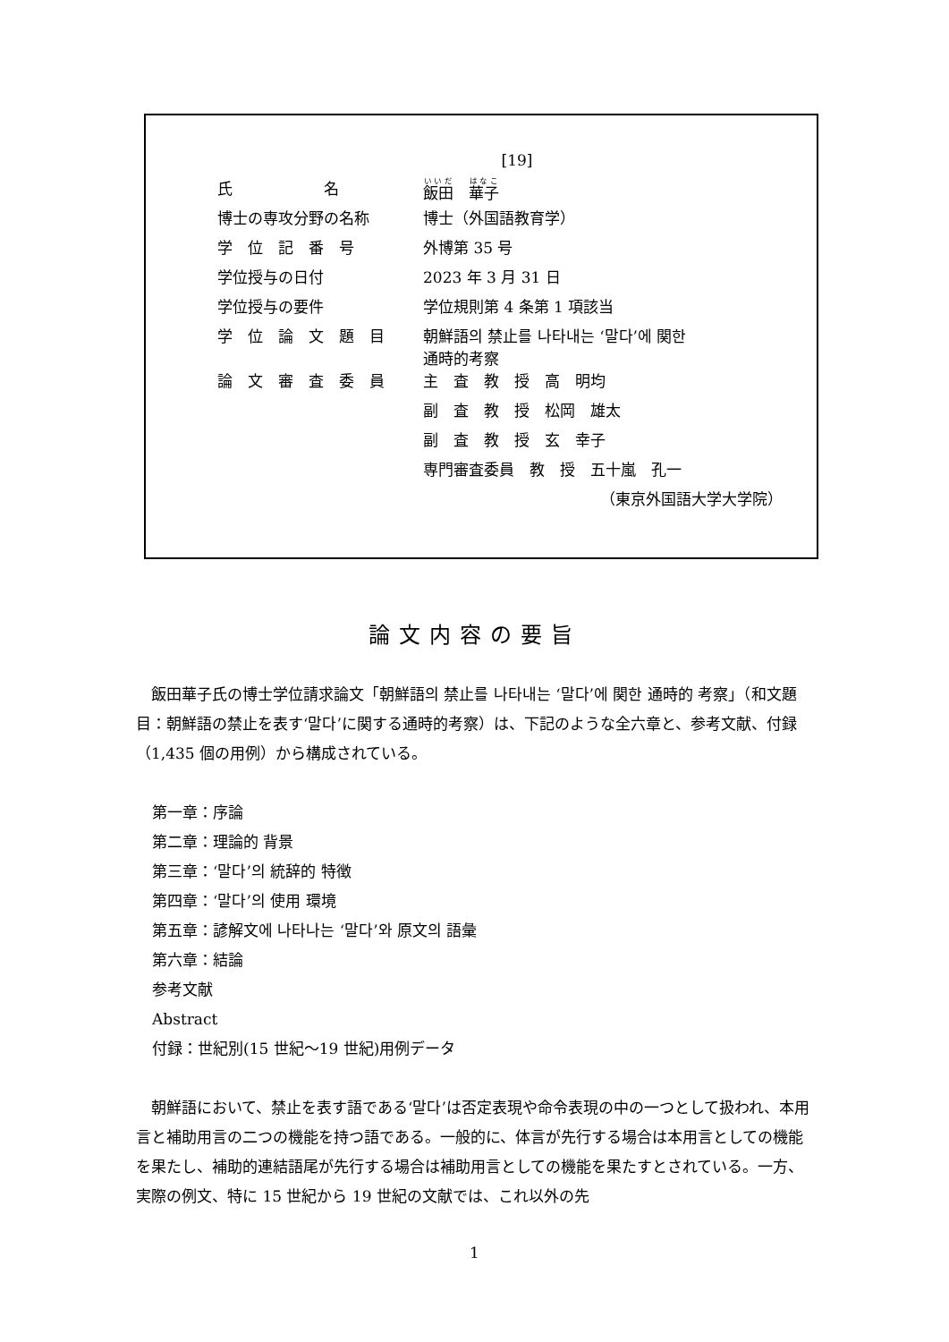[19]
| 氏 名 | 飯田 華子 |
| 博士の専攻分野の名称 | 博士（外国語教育学） |
| 学 位 記 番 号 | 外博第 35 号 |
| 学位授与の日付 | 2023 年 3 月 31 日 |
| 学位授与の要件 | 学位規則第 4 条第 1 項該当 |
| 学 位 論 文 題 目 | 朝鮮語의 禁止를 나타내는 ‘말다’에 関한 通時的考察 |
| 論 文 審 査 委 員 | 主 査 教 授 高 明均 |
| | 副 査 教 授 松岡 雄太 |
| | 副 査 教 授 玄 幸子 |
| | 専門審査委員 教 授 五十嵐 孔一 |
（東京外国語大学大学院）
論文内容の要旨
飯田華子氏の博士学位請求論文「朝鮮語의 禁止를 나타내는 ‘말다’에 関한 通時的 考察」（和文題目：朝鮮語の禁止を表す‘말다’に関する通時的考察）は、下記のような全六章と、参考文献、付録（1,435 個の用例）から構成されている。
第一章：序論
第二章：理論的 背景
第三章：‘말다’의 統辞的 特徴
第四章：‘말다’의 使用 環境
第五章：諺解文에 나타나는 ‘말다’와 原文의 語彙
第六章：結論
参考文献
Abstract
付録：世紀別(15 世紀～19 世紀)用例データ
朝鮮語において、禁止を表す語である‘말다’は否定表現や命令表現の中の一つとして扱われ、本用言と補助用言の二つの機能を持つ語である。一般的に、体言が先行する場合は本用言としての機能を果たし、補助的連結語尾が先行する場合は補助用言としての機能を果たすとされている。一方、実際の例文、特に 15 世紀から 19 世紀の文献では、これ以外の先
1